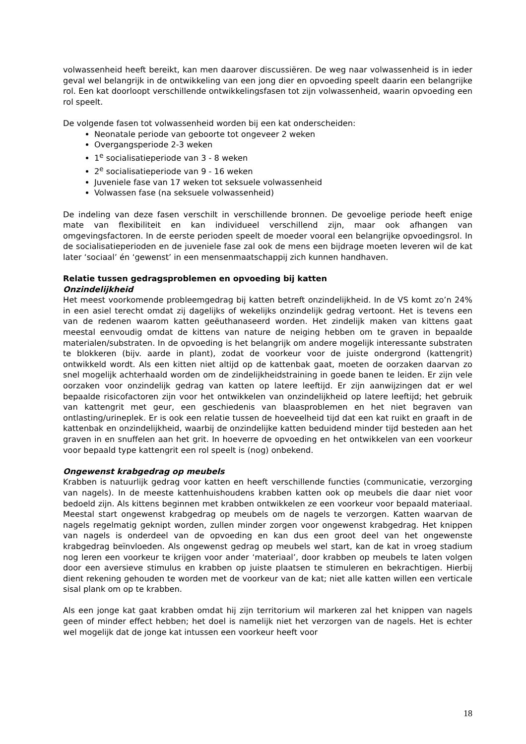volwassenheid heeft bereikt, kan men daarover discussiëren. De weg naar volwassenheid is in ieder geval wel belangrijk in de ontwikkeling van een jong dier en opvoeding speelt daarin een belangrijke rol. Een kat doorloopt verschillende ontwikkelingsfasen tot zijn volwassenheid, waarin opvoeding een rol speelt.
De volgende fasen tot volwassenheid worden bij een kat onderscheiden:
Neonatale periode van geboorte tot ongeveer 2 weken
Overgangsperiode 2-3 weken
1<sup>e</sup> socialisatieperiode van 3 - 8 weken
2<sup>e</sup> socialisatieperiode van 9 - 16 weken
Juveniele fase van 17 weken tot seksuele volwassenheid
Volwassen fase (na seksuele volwassenheid)
De indeling van deze fasen verschilt in verschillende bronnen. De gevoelige periode heeft enige mate van flexibiliteit en kan individueel verschillend zijn, maar ook afhangen van omgevingsfactoren. In de eerste perioden speelt de moeder vooral een belangrijke opvoedingsrol. In de socialisatieperioden en de juveniele fase zal ook de mens een bijdrage moeten leveren wil de kat later ‘sociaal’ én ‘gewenst’ in een mensenmaatschappij zich kunnen handhaven.
Relatie tussen gedragsproblemen en opvoeding bij katten
Onzindelijkheid
Het meest voorkomende probleemgedrag bij katten betreft onzindelijkheid. In de VS komt zo’n 24% in een asiel terecht omdat zij dagelijks of wekelijks onzindelijk gedrag vertoont. Het is tevens een van de redenen waarom katten geëuthanaseerd worden. Het zindelijk maken van kittens gaat meestal eenvoudig omdat de kittens van nature de neiging hebben om te graven in bepaalde materialen/substraten. In de opvoeding is het belangrijk om andere mogelijk interessante substraten te blokkeren (bijv. aarde in plant), zodat de voorkeur voor de juiste ondergrond (kattengrit) ontwikkeld wordt. Als een kitten niet altijd op de kattenbak gaat, moeten de oorzaken daarvan zo snel mogelijk achterhaald worden om de zindelijkheidstraining in goede banen te leiden. Er zijn vele oorzaken voor onzindelijk gedrag van katten op latere leeftijd. Er zijn aanwijzingen dat er wel bepaalde risicofactoren zijn voor het ontwikkelen van onzindelijkheid op latere leeftijd; het gebruik van kattengrit met geur, een geschiedenis van blaasproblemen en het niet begraven van ontlasting/urineplek. Er is ook een relatie tussen de hoeveelheid tijd dat een kat ruikt en graaft in de kattenbak en onzindelijkheid, waarbij de onzindelijke katten beduidend minder tijd besteden aan het graven in en snuffelen aan het grit. In hoeverre de opvoeding en het ontwikkelen van een voorkeur voor bepaald type kattengrit een rol speelt is (nog) onbekend.
Ongewenst krabgedrag op meubels
Krabben is natuurlijk gedrag voor katten en heeft verschillende functies (communicatie, verzorging van nagels). In de meeste kattenhuishoudens krabben katten ook op meubels die daar niet voor bedoeld zijn. Als kittens beginnen met krabben ontwikkelen ze een voorkeur voor bepaald materiaal. Meestal start ongewenst krabgedrag op meubels om de nagels te verzorgen. Katten waarvan de nagels regelmatig geknipt worden, zullen minder zorgen voor ongewenst krabgedrag. Het knippen van nagels is onderdeel van de opvoeding en kan dus een groot deel van het ongewenste krabgedrag beïnvloeden. Als ongewenst gedrag op meubels wel start, kan de kat in vroeg stadium nog leren een voorkeur te krijgen voor ander ‘materiaal’, door krabben op meubels te laten volgen door een aversieve stimulus en krabben op juiste plaatsen te stimuleren en bekrachtigen. Hierbij dient rekening gehouden te worden met de voorkeur van de kat; niet alle katten willen een verticale sisal plank om op te krabben.
Als een jonge kat gaat krabben omdat hij zijn territorium wil markeren zal het knippen van nagels geen of minder effect hebben; het doel is namelijk niet het verzorgen van de nagels. Het is echter wel mogelijk dat de jonge kat intussen een voorkeur heeft voor
18